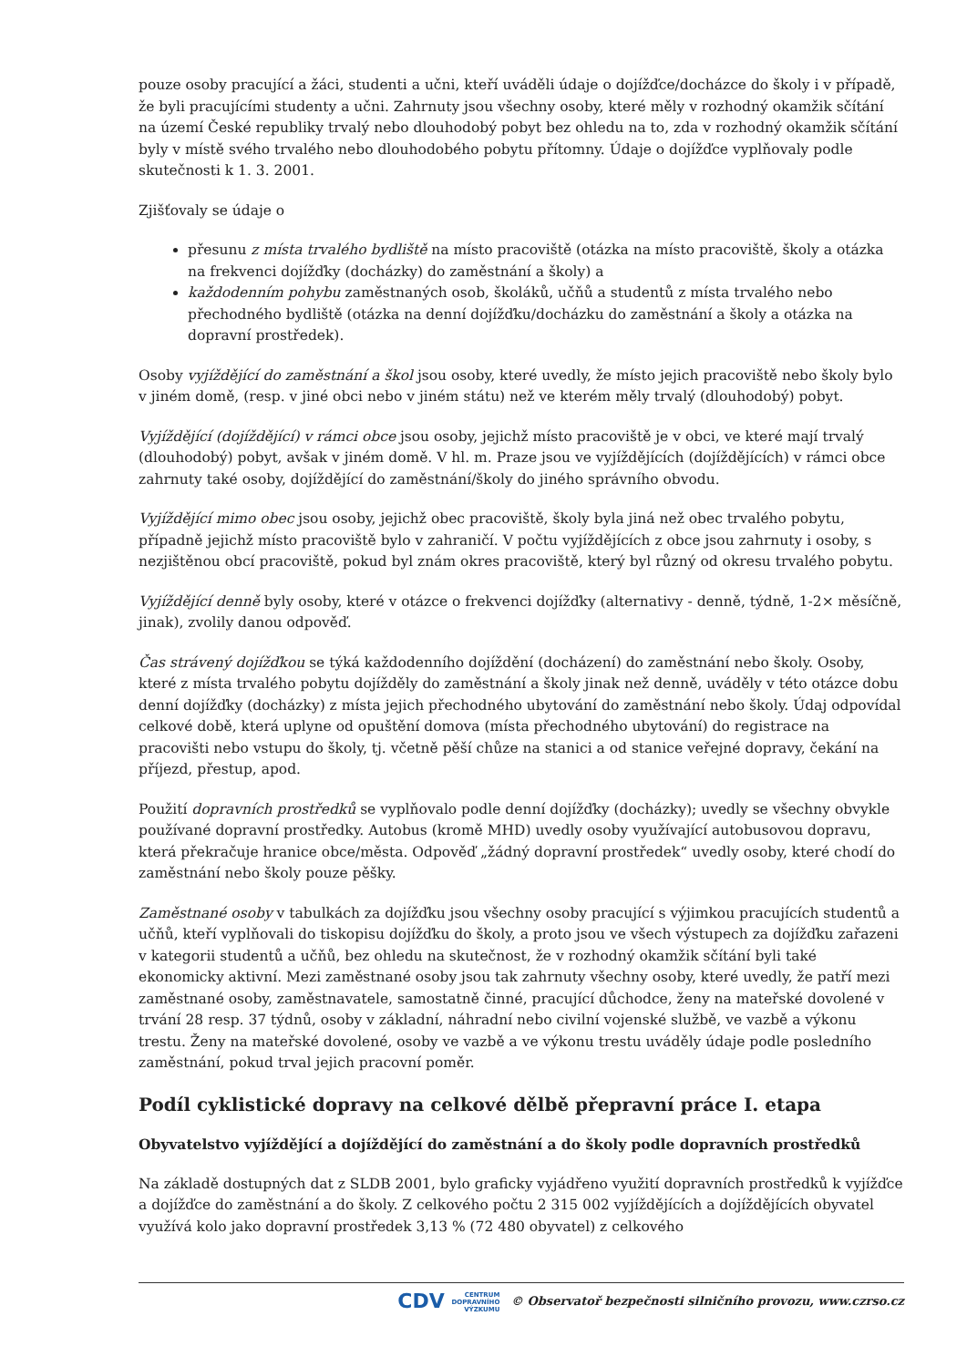pouze osoby pracující a žáci, studenti a učni, kteří uváděli údaje o dojížďce/docházce do školy i v případě, že byli pracujícími studenty a učni. Zahrnuty jsou všechny osoby, které měly v rozhodný okamžik sčítání na území České republiky trvalý nebo dlouhodobý pobyt bez ohledu na to, zda v rozhodný okamžik sčítání byly v místě svého trvalého nebo dlouhodobého pobytu přítomny. Údaje o dojížďce vyplňovaly podle skutečnosti k 1. 3. 2001.
Zjišťovaly se údaje o
přesunu z místa trvalého bydliště na místo pracoviště (otázka na místo pracoviště, školy a otázka na frekvenci dojížďky (docházky) do zaměstnání a školy) a
každodenním pohybu zaměstnaných osob, školáků, učňů a studentů z místa trvalého nebo přechodného bydliště (otázka na denní dojížďku/docházku do zaměstnání a školy a otázka na dopravní prostředek).
Osoby vyjíždějící do zaměstnání a škol jsou osoby, které uvedly, že místo jejich pracoviště nebo školy bylo v jiném domě, (resp. v jiné obci nebo v jiném státu) než ve kterém měly trvalý (dlouhodobý) pobyt.
Vyjíždějící (dojíždějící) v rámci obce jsou osoby, jejichž místo pracoviště je v obci, ve které mají trvalý (dlouhodobý) pobyt, avšak v jiném domě. V hl. m. Praze jsou ve vyjíždějících (dojíždějících) v rámci obce zahrnuty také osoby, dojíždějící do zaměstnání/školy do jiného správního obvodu.
Vyjíždějící mimo obec jsou osoby, jejichž obec pracoviště, školy byla jiná než obec trvalého pobytu, případně jejichž místo pracoviště bylo v zahraničí. V počtu vyjíždějících z obce jsou zahrnuty i osoby, s nezjištěnou obcí pracoviště, pokud byl znám okres pracoviště, který byl různý od okresu trvalého pobytu.
Vyjíždějící denně byly osoby, které v otázce o frekvenci dojížďky (alternativy - denně, týdně, 1-2× měsíčně, jinak), zvolily danou odpověď.
Čas strávený dojížďkou se týká každodenního dojíždění (docházení) do zaměstnání nebo školy. Osoby, které z místa trvalého pobytu dojížděly do zaměstnání a školy jinak než denně, uváděly v této otázce dobu denní dojížďky (docházky) z místa jejich přechodného ubytování do zaměstnání nebo školy. Údaj odpovídal celkové době, která uplyne od opuštění domova (místa přechodného ubytování) do registrace na pracovišti nebo vstupu do školy, tj. včetně pěší chůze na stanici a od stanice veřejné dopravy, čekání na příjezd, přestup, apod.
Použití dopravních prostředků se vyplňovalo podle denní dojížďky (docházky); uvedly se všechny obvykle používané dopravní prostředky. Autobus (kromě MHD) uvedly osoby využívající autobusovou dopravu, která překračuje hranice obce/města. Odpověď „žádný dopravní prostředek“ uvedly osoby, které chodí do zaměstnání nebo školy pouze pěšky.
Zaměstnané osoby v tabulkách za dojížďku jsou všechny osoby pracující s výjimkou pracujících studentů a učňů, kteří vyplňovali do tiskopisu dojížďku do školy, a proto jsou ve všech výstupech za dojížďku zařazeni v kategorii studentů a učňů, bez ohledu na skutečnost, že v rozhodný okamžik sčítání byli také ekonomicky aktivní. Mezi zaměstnané osoby jsou tak zahrnuty všechny osoby, které uvedly, že patří mezi zaměstnané osoby, zaměstnavatele, samostatně činné, pracující důchodce, ženy na mateřské dovolené v trvání 28 resp. 37 týdnů, osoby v základní, náhradní nebo civilní vojenské službě, ve vazbě a výkonu trestu. Ženy na mateřské dovolené, osoby ve vazbě a ve výkonu trestu uváděly údaje podle posledního zaměstnání, pokud trval jejich pracovní poměr.
Podíl cyklistické dopravy na celkové dělbě přepravní práce I. etapa
Obyvatelstvo vyjíždějící a dojíždějící do zaměstnání a do školy podle dopravních prostředků
Na základě dostupných dat z SLDB 2001, bylo graficky vyjádřeno využití dopravních prostředků k vyjížďce a dojížďce do zaměstnání a do školy. Z celkového počtu 2 315 002 vyjíždějících a dojíždějících obyvatel využívá kolo jako dopravní prostředek 3,13 % (72 480 obyvatel) z celkového
CDV CENTRUM
DOPRAVNÍHO
VÝZKUMU © Observatoř bezpečnosti silničního provozu, www.czrso.cz